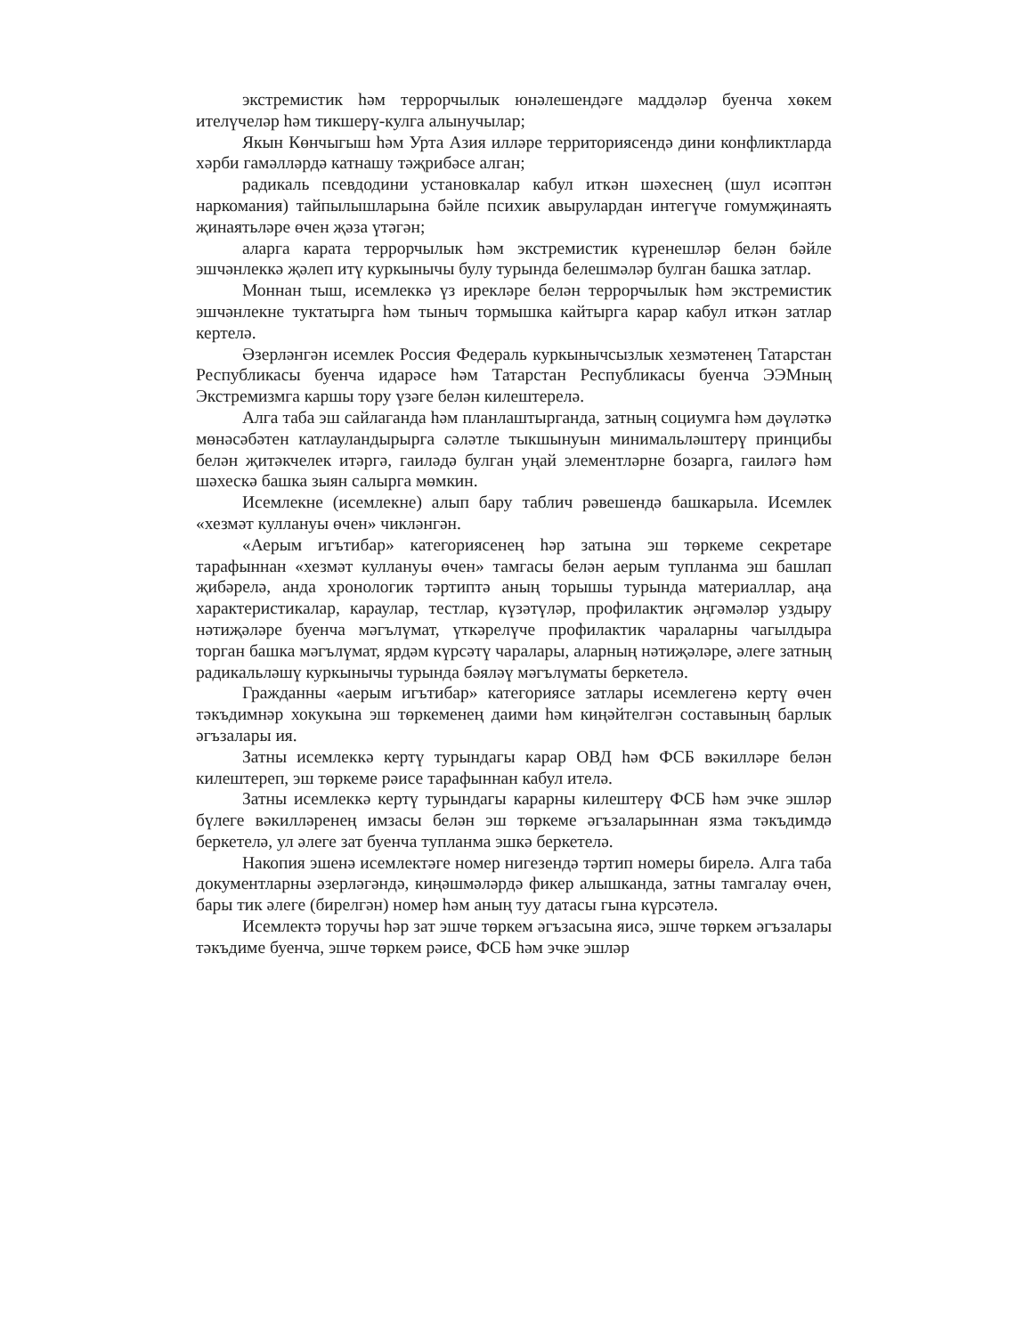экстремистик һәм террорчылык юнәлешендәге маддәләр буенча хөкем ителүчеләр һәм тикшерү-кулга алынучылар;
Якын Көнчыгыш һәм Урта Азия илләре территориясендә дини конфликтларда хәрби гамәлләрдә катнашу тәҗрибәсе алган;
радикаль псевдодини установкалар кабул иткән шәхеснең (шул исәптән наркомания) тайпылышларына бәйле психик авырулардан интегүче гомумҗинаять җинаятьләре өчен җәза үтәгән;
аларга карата террорчылык һәм экстремистик күренешләр белән бәйле эшчәнлеккә җәлеп итү куркынычы булу турында белешмәләр булган башка затлар.
Моннан тыш, исемлеккә үз ирекләре белән террорчылык һәм экстремистик эшчәнлекне туктатырга һәм тыныч тормышка кайтырга карар кабул иткән затлар кертелә.
Әзерләнгән исемлек Россия Федераль куркынычсызлык хезмәтенең Татарстан Республикасы буенча идарәсе һәм Татарстан Республикасы буенча ЭЭМның Экстремизмга каршы тору үзәге белән килештерелә.
Алга таба эш сайлаганда һәм планлаштырганда, затның социумга һәм дәүләткә мөнәсәбәтен катлауландырырга сәләтле тыкшынуын минимальләштерү принцибы белән җитәкчелек итәргә, гаиләдә булган уңай элементләрне бозарга, гаиләгә һәм шәхескә башка зыян салырга мөмкин.
Исемлекне (исемлекне) алып бару таблич рәвешендә башкарыла. Исемлек «хезмәт куллануы өчен» чикләнгән.
«Аерым игътибар» категориясенең һәр затына эш төркеме секретаре тарафыннан «хезмәт куллануы өчен» тамгасы белән аерым тупланма эш башлап җибәрелә, анда хронологик тәртиптә аның торышы турында материаллар, аңа характеристикалар, караулар, тестлар, күзәтүләр, профилактик әңгәмәләр уздыру нәтиҗәләре буенча мәгълүмат, үткәрелүче профилактик чараларны чагылдыра торган башка мәгълүмат, ярдәм күрсәтү чаралары, аларның нәтиҗәләре, әлеге затның радикальләшү куркынычы турында бәяләү мәгълүматы беркетелә.
Гражданны «аерым игътибар» категориясе затлары исемлегенә кертү өчен тәкъдимнәр хокукына эш төркеменең даими һәм киңәйтелгән составының барлык әгъзалары ия.
Затны исемлеккә кертү турындагы карар ОВД һәм ФСБ вәкилләре белән килештереп, эш төркеме рәисе тарафыннан кабул ителә.
Затны исемлеккә кертү турындагы карарны килештерү ФСБ һәм эчке эшләр бүлеге вәкилләренең имзасы белән эш төркеме әгъзаларыннан язма тәкъдимдә беркетелә, ул әлеге зат буенча тупланма эшкә беркетелә.
Накопия эшенә исемлектәге номер нигезендә тәртип номеры бирелә. Алга таба документларны әзерләгәндә, киңәшмәләрдә фикер алышканда, затны тамгалау өчен, бары тик әлеге (бирелгән) номер һәм аның туу датасы гына күрсәтелә.
Исемлектә торучы һәр зат эшче төркем әгъзасына яисә, эшче төркем әгъзалары тәкъдиме буенча, эшче төркем рәисе, ФСБ һәм эчке эшләр